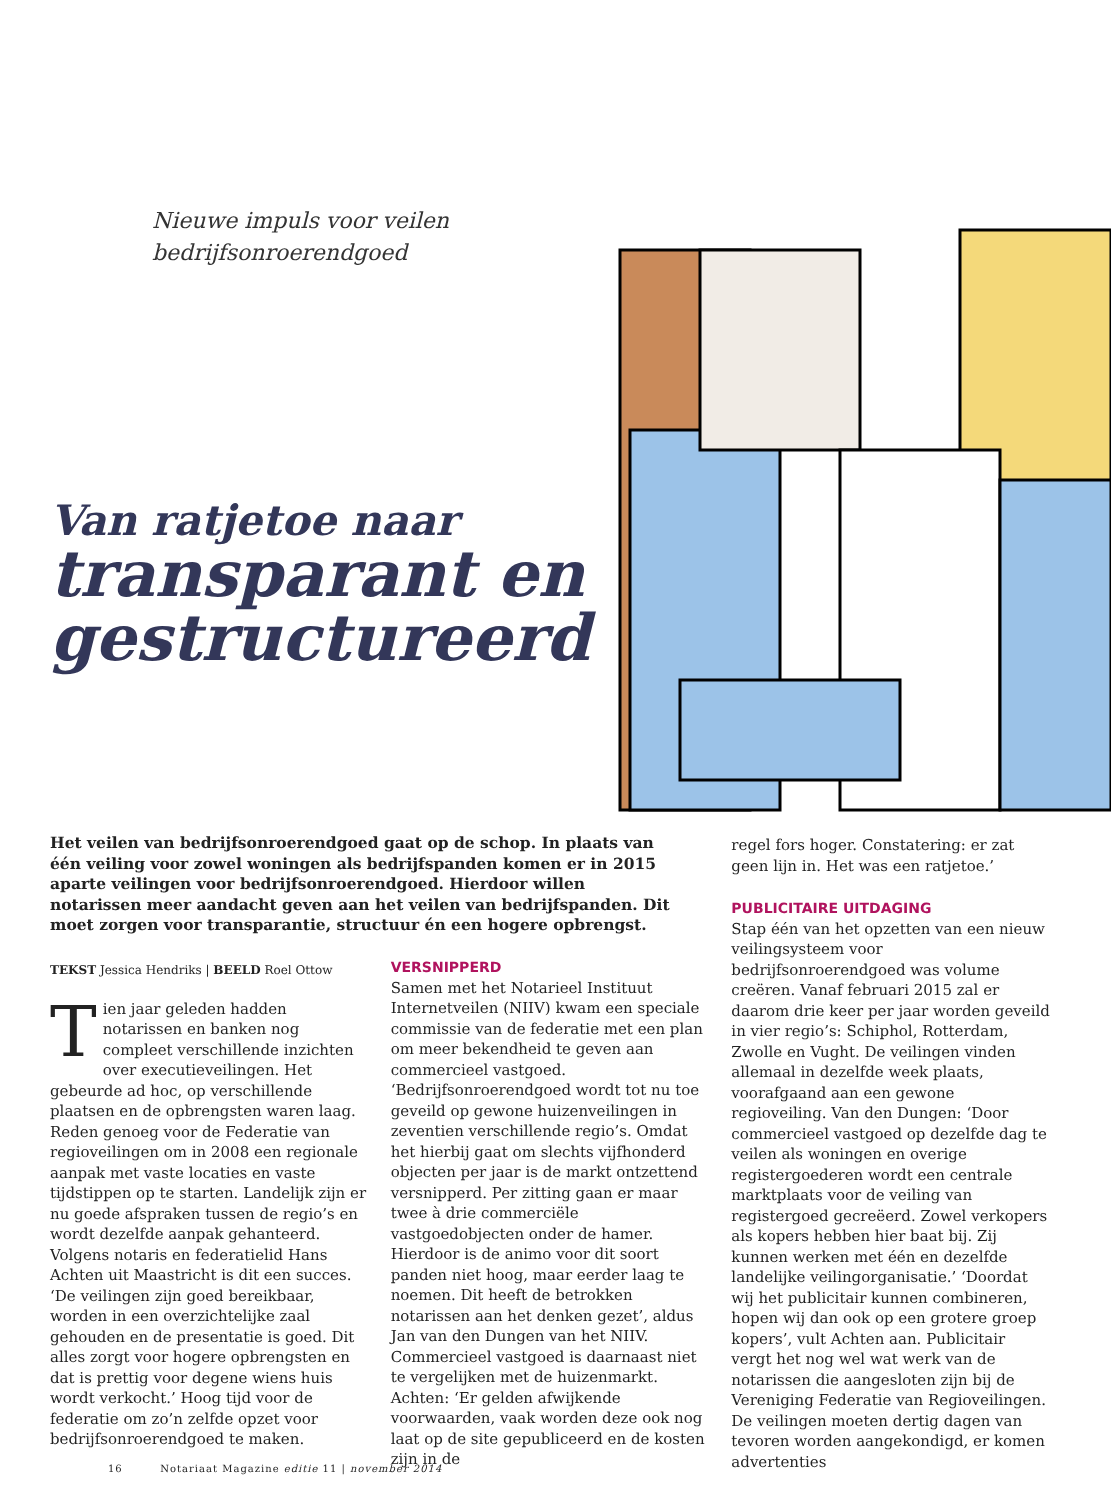Nieuwe impuls voor veilen
bedrijfsonroerendgoed
Van ratjetoe naar
transparant en
gestructureerd
Het veilen van bedrijfsonroerendgoed gaat op de schop. In plaats van één veiling voor zowel woningen als bedrijfspanden komen er in 2015 aparte veilingen voor bedrijfsonroerendgoed. Hierdoor willen notarissen meer aandacht geven aan het veilen van bedrijfspanden. Dit moet zorgen voor transparantie, structuur én een hogere opbrengst.
TEKST Jessica Hendriks | BEELD Roel Ottow
Tien jaar geleden hadden notarissen en banken nog compleet verschillende inzichten over executieveilingen. Het gebeurde ad hoc, op verschillende plaatsen en de opbrengsten waren laag. Reden genoeg voor de Federatie van regioveilingen om in 2008 een regionale aanpak met vaste locaties en vaste tijdstippen op te starten. Landelijk zijn er nu goede afspraken tussen de regio’s en wordt dezelfde aanpak gehanteerd. Volgens notaris en federatielid Hans Achten uit Maastricht is dit een succes. ‘De veilingen zijn goed bereikbaar, worden in een overzichtelijke zaal gehouden en de presentatie is goed. Dit alles zorgt voor hogere opbrengsten en dat is prettig voor degene wiens huis wordt verkocht.’ Hoog tijd voor de federatie om zo’n zelfde opzet voor bedrijfsonroerendgoed te maken.
VERSNIPPERD
Samen met het Notarieel Instituut Internetveilen (NIIV) kwam een speciale commissie van de federatie met een plan om meer bekendheid te geven aan commercieel vastgoed. ‘Bedrijfsonroerendgoed wordt tot nu toe geveild op gewone huizenveilingen in zeventien verschillende regio’s. Omdat het hierbij gaat om slechts vijfhonderd objecten per jaar is de markt ontzettend versnipperd. Per zitting gaan er maar twee à drie commerciële vastgoedobjecten onder de hamer. Hierdoor is de animo voor dit soort panden niet hoog, maar eerder laag te noemen. Dit heeft de betrokken notarissen aan het denken gezet’, aldus Jan van den Dungen van het NIIV. Commercieel vastgoed is daarnaast niet te vergelijken met de huizenmarkt. Achten: ‘Er gelden afwijkende voorwaarden, vaak worden deze ook nog laat op de site gepubliceerd en de kosten zijn in de
regel fors hoger. Constatering: er zat geen lijn in. Het was een ratjetoe.’
PUBLICITAIRE UITDAGING
Stap één van het opzetten van een nieuw veilingsysteem voor bedrijfsonroerendgoed was volume creëren. Vanaf februari 2015 zal er daarom drie keer per jaar worden geveild in vier regio’s: Schiphol, Rotterdam, Zwolle en Vught. De veilingen vinden allemaal in dezelfde week plaats, voorafgaand aan een gewone regioveiling. Van den Dungen: ‘Door commercieel vastgoed op dezelfde dag te veilen als woningen en overige registergoederen wordt een centrale marktplaats voor de veiling van registergoed gecreëerd. Zowel verkopers als kopers hebben hier baat bij. Zij kunnen werken met één en dezelfde landelijke veilingorganisatie.’ ‘Doordat wij het publicitair kunnen combineren, hopen wij dan ook op een grotere groep kopers’, vult Achten aan. Publicitair vergt het nog wel wat werk van de notarissen die aangesloten zijn bij de Vereniging Federatie van Regioveilingen. De veilingen moeten dertig dagen van tevoren worden aangekondigd, er komen advertenties
16 Notariaat Magazine editie 11 | november 2014